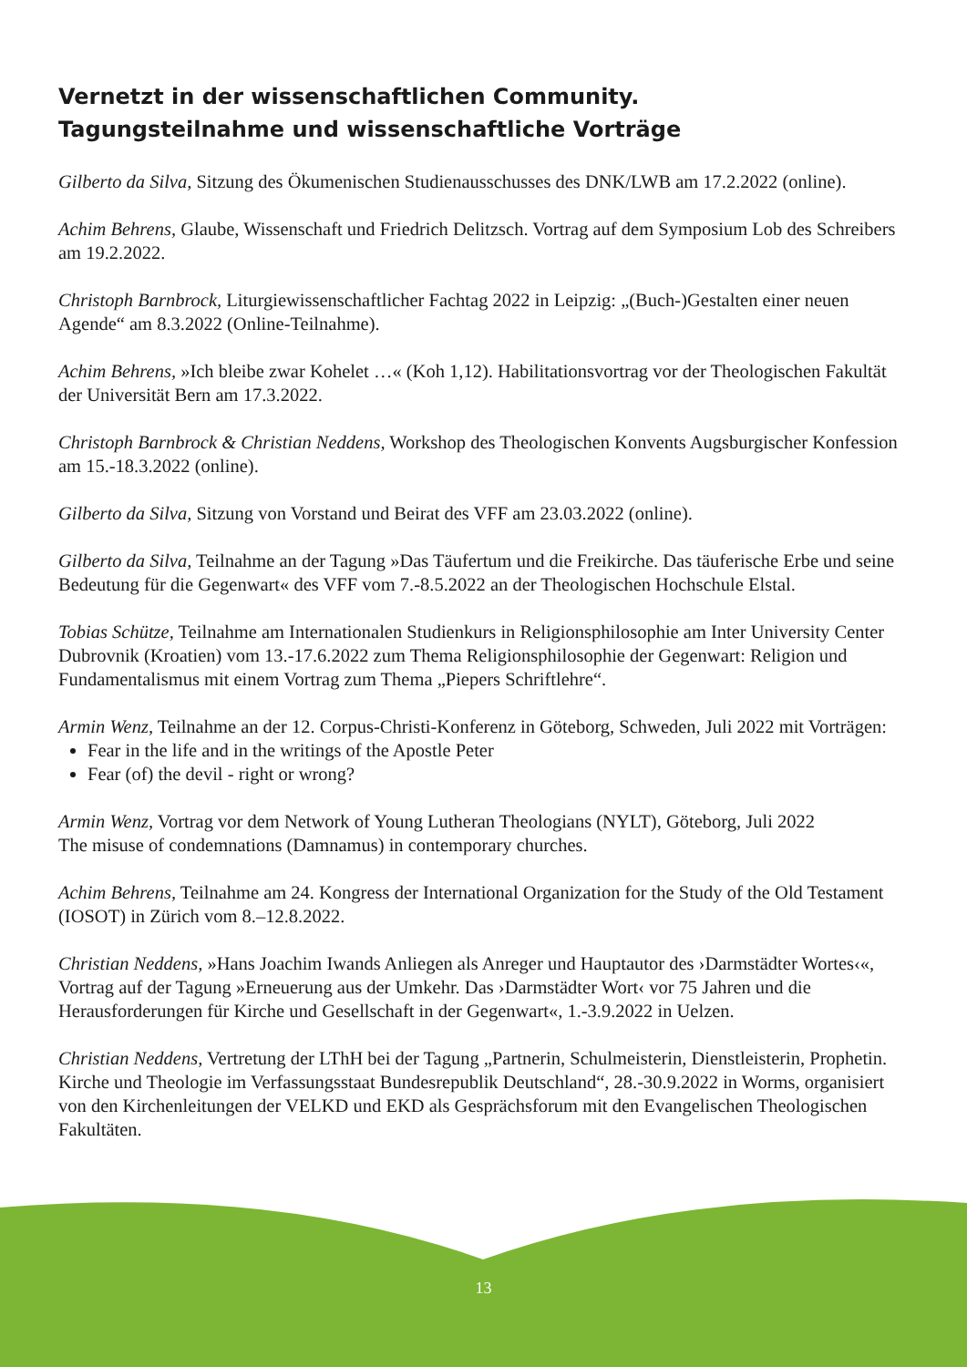Vernetzt in der wissenschaftlichen Community.
Tagungsteilnahme und wissenschaftliche Vorträge
Gilberto da Silva, Sitzung des Ökumenischen Studienausschusses des DNK/LWB am 17.2.2022 (online).
Achim Behrens, Glaube, Wissenschaft und Friedrich Delitzsch. Vortrag auf dem Symposium Lob des Schreibers am 19.2.2022.
Christoph Barnbrock, Liturgiewissenschaftlicher Fachtag 2022 in Leipzig: „(Buch-)Gestalten einer neuen Agende“ am 8.3.2022 (Online-Teilnahme).
Achim Behrens, »Ich bleibe zwar Kohelet …« (Koh 1,12). Habilitationsvortrag vor der Theologischen Fakultät der Universität Bern am 17.3.2022.
Christoph Barnbrock & Christian Neddens, Workshop des Theologischen Konvents Augsburgischer Konfession am 15.-18.3.2022 (online).
Gilberto da Silva, Sitzung von Vorstand und Beirat des VFF am 23.03.2022 (online).
Gilberto da Silva, Teilnahme an der Tagung »Das Täufertum und die Freikirche. Das täuferische Erbe und seine Bedeutung für die Gegenwart« des VFF vom 7.-8.5.2022 an der Theologischen Hochschule Elstal.
Tobias Schütze, Teilnahme am Internationalen Studienkurs in Religionsphilosophie am Inter University Center Dubrovnik (Kroatien) vom 13.-17.6.2022 zum Thema Religionsphilosophie der Gegenwart: Religion und Fundamentalismus mit einem Vortrag zum Thema „Piepers Schriftlehre“.
Armin Wenz, Teilnahme an der 12. Corpus-Christi-Konferenz in Göteborg, Schweden, Juli 2022 mit Vorträgen:
Fear in the life and in the writings of the Apostle Peter
Fear (of) the devil - right or wrong?
Armin Wenz, Vortrag vor dem Network of Young Lutheran Theologians (NYLT), Göteborg, Juli 2022
The misuse of condemnations (Damnamus) in contemporary churches.
Achim Behrens, Teilnahme am 24. Kongress der International Organization for the Study of the Old Testament (IOSOT) in Zürich vom 8.–12.8.2022.
Christian Neddens, »Hans Joachim Iwands Anliegen als Anreger und Hauptautor des ›Darmstädter Wortes‹«, Vortrag auf der Tagung »Erneuerung aus der Umkehr. Das ›Darmstädter Wort‹ vor 75 Jahren und die Herausforderungen für Kirche und Gesellschaft in der Gegenwart«, 1.-3.9.2022 in Uelzen.
Christian Neddens, Vertretung der LThH bei der Tagung „Partnerin, Schulmeisterin, Dienstleisterin, Prophetin. Kirche und Theologie im Verfassungsstaat Bundesrepublik Deutschland“, 28.-30.9.2022 in Worms, organisiert von den Kirchenleitungen der VELKD und EKD als Gesprächsforum mit den Evangelischen Theologischen Fakultäten.
13